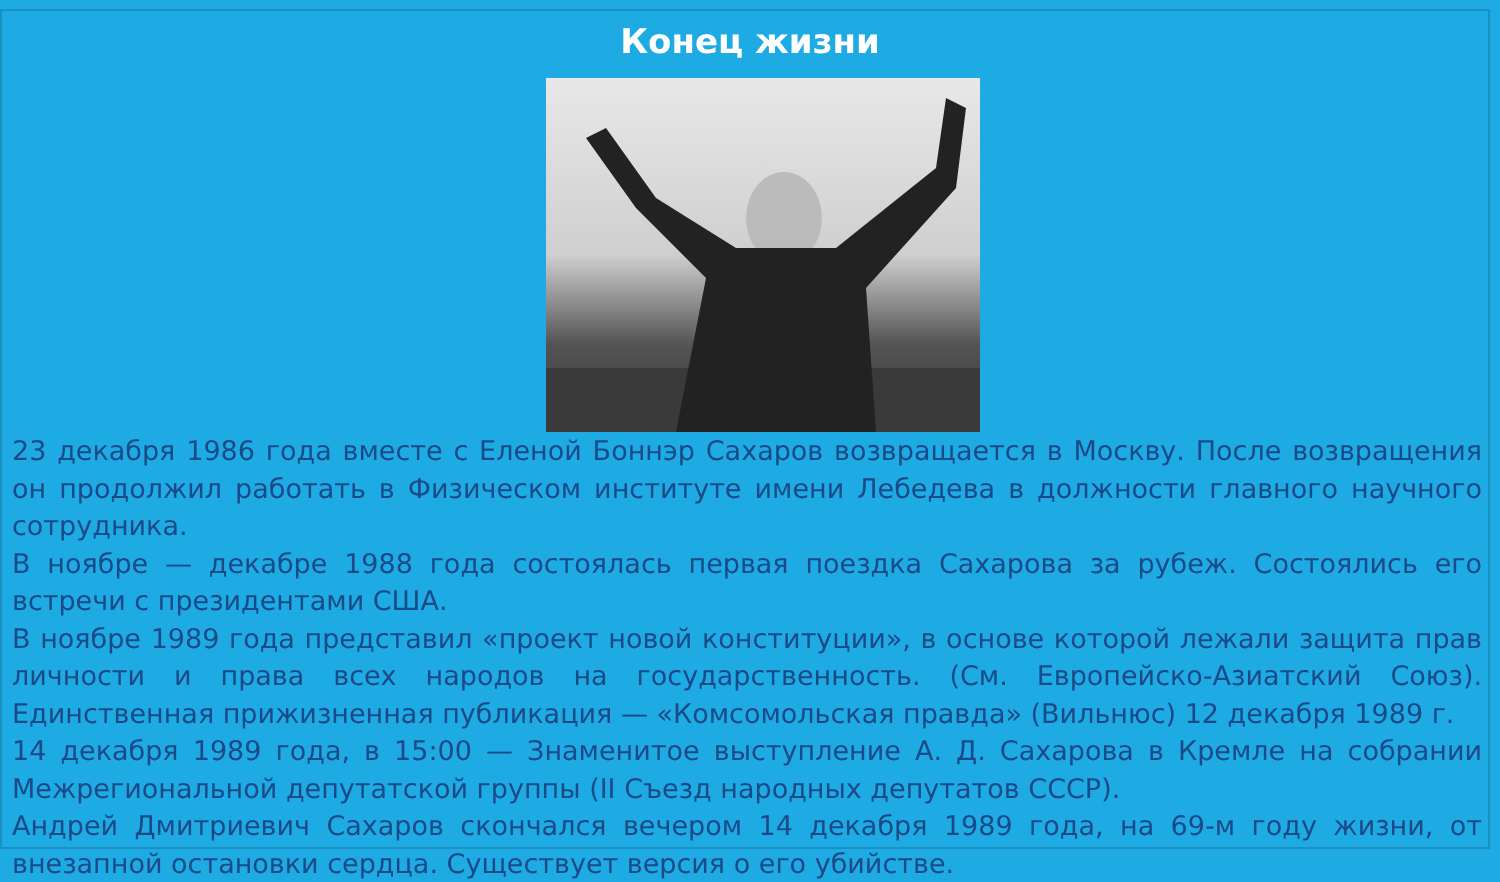Конец жизни
23 декабря 1986 года вместе с Еленой Боннэр Сахаров возвращается в Москву. После возвращения он продолжил работать в Физическом институте имени Лебедева в должности главного научного сотрудника.
В ноябре — декабре 1988 года состоялась первая поездка Сахарова за рубеж. Состоялись его встречи с президентами США.
В ноябре 1989 года представил «проект новой конституции», в основе которой лежали защита прав личности и права всех народов на государственность. (См. Европейско-Азиатский Союз). Единственная прижизненная публикация — «Комсомольская правда» (Вильнюс) 12 декабря 1989 г.
14 декабря 1989 года, в 15:00 — Знаменитое выступление А. Д. Сахарова в Кремле на собрании Межрегиональной депутатской группы (II Съезд народных депутатов СССР).
Андрей Дмитриевич Сахаров скончался вечером 14 декабря 1989 года, на 69-м году жизни, от внезапной остановки сердца. Существует версия о его убийстве.